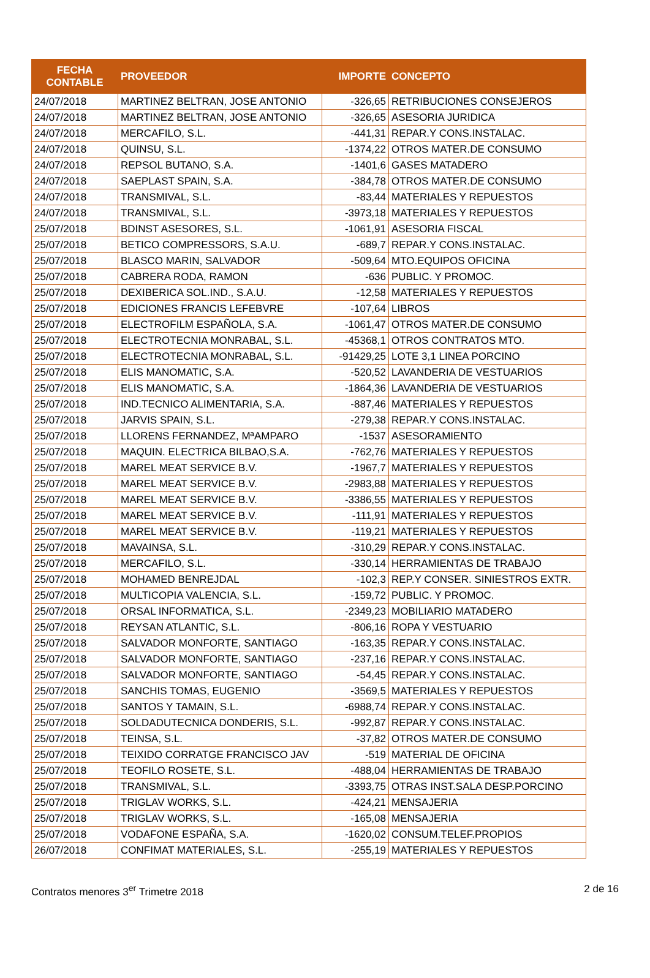| FECHA CONTABLE | PROVEEDOR | IMPORTE | CONCEPTO |
| --- | --- | --- | --- |
| 24/07/2018 | MARTINEZ BELTRAN, JOSE ANTONIO | -326,65 | RETRIBUCIONES CONSEJEROS |
| 24/07/2018 | MARTINEZ BELTRAN, JOSE ANTONIO | -326,65 | ASESORIA JURIDICA |
| 24/07/2018 | MERCAFILO, S.L. | -441,31 | REPAR.Y CONS.INSTALAC. |
| 24/07/2018 | QUINSU, S.L. | -1374,22 | OTROS MATER.DE CONSUMO |
| 24/07/2018 | REPSOL BUTANO, S.A. | -1401,6 | GASES MATADERO |
| 24/07/2018 | SAEPLAST SPAIN, S.A. | -384,78 | OTROS MATER.DE CONSUMO |
| 24/07/2018 | TRANSMIVAL, S.L. | -83,44 | MATERIALES Y REPUESTOS |
| 24/07/2018 | TRANSMIVAL, S.L. | -3973,18 | MATERIALES Y REPUESTOS |
| 25/07/2018 | BDINST ASESORES, S.L. | -1061,91 | ASESORIA FISCAL |
| 25/07/2018 | BETICO COMPRESSORS, S.A.U. | -689,7 | REPAR.Y CONS.INSTALAC. |
| 25/07/2018 | BLASCO MARIN, SALVADOR | -509,64 | MTO.EQUIPOS OFICINA |
| 25/07/2018 | CABRERA RODA, RAMON | -636 | PUBLIC. Y PROMOC. |
| 25/07/2018 | DEXIBERICA SOL.IND., S.A.U. | -12,58 | MATERIALES Y REPUESTOS |
| 25/07/2018 | EDICIONES FRANCIS LEFEBVRE | -107,64 | LIBROS |
| 25/07/2018 | ELECTROFILM ESPAÑOLA, S.A. | -1061,47 | OTROS MATER.DE CONSUMO |
| 25/07/2018 | ELECTROTECNIA MONRABAL, S.L. | -45368,1 | OTROS CONTRATOS MTO. |
| 25/07/2018 | ELECTROTECNIA MONRABAL, S.L. | -91429,25 | LOTE 3,1 LINEA PORCINO |
| 25/07/2018 | ELIS MANOMATIC, S.A. | -520,52 | LAVANDERIA DE VESTUARIOS |
| 25/07/2018 | ELIS MANOMATIC, S.A. | -1864,36 | LAVANDERIA DE VESTUARIOS |
| 25/07/2018 | IND.TECNICO ALIMENTARIA, S.A. | -887,46 | MATERIALES Y REPUESTOS |
| 25/07/2018 | JARVIS SPAIN, S.L. | -279,38 | REPAR.Y CONS.INSTALAC. |
| 25/07/2018 | LLORENS FERNANDEZ, MªAMPARO | -1537 | ASESORAMIENTO |
| 25/07/2018 | MAQUIN. ELECTRICA BILBAO,S.A. | -762,76 | MATERIALES Y REPUESTOS |
| 25/07/2018 | MAREL MEAT SERVICE B.V. | -1967,7 | MATERIALES Y REPUESTOS |
| 25/07/2018 | MAREL MEAT SERVICE B.V. | -2983,88 | MATERIALES Y REPUESTOS |
| 25/07/2018 | MAREL MEAT SERVICE B.V. | -3386,55 | MATERIALES Y REPUESTOS |
| 25/07/2018 | MAREL MEAT SERVICE B.V. | -111,91 | MATERIALES Y REPUESTOS |
| 25/07/2018 | MAREL MEAT SERVICE B.V. | -119,21 | MATERIALES Y REPUESTOS |
| 25/07/2018 | MAVAINSA, S.L. | -310,29 | REPAR.Y CONS.INSTALAC. |
| 25/07/2018 | MERCAFILO, S.L. | -330,14 | HERRAMIENTAS DE TRABAJO |
| 25/07/2018 | MOHAMED BENREJDAL | -102,3 | REP.Y CONSER. SINIESTROS EXTR. |
| 25/07/2018 | MULTICOPIA VALENCIA, S.L. | -159,72 | PUBLIC. Y PROMOC. |
| 25/07/2018 | ORSAL INFORMATICA, S.L. | -2349,23 | MOBILIARIO MATADERO |
| 25/07/2018 | REYSAN ATLANTIC, S.L. | -806,16 | ROPA Y VESTUARIO |
| 25/07/2018 | SALVADOR MONFORTE, SANTIAGO | -163,35 | REPAR.Y CONS.INSTALAC. |
| 25/07/2018 | SALVADOR MONFORTE, SANTIAGO | -237,16 | REPAR.Y CONS.INSTALAC. |
| 25/07/2018 | SALVADOR MONFORTE, SANTIAGO | -54,45 | REPAR.Y CONS.INSTALAC. |
| 25/07/2018 | SANCHIS TOMAS, EUGENIO | -3569,5 | MATERIALES Y REPUESTOS |
| 25/07/2018 | SANTOS Y TAMAIN, S.L. | -6988,74 | REPAR.Y CONS.INSTALAC. |
| 25/07/2018 | SOLDADUTECNICA DONDERIS, S.L. | -992,87 | REPAR.Y CONS.INSTALAC. |
| 25/07/2018 | TEINSA, S.L. | -37,82 | OTROS MATER.DE CONSUMO |
| 25/07/2018 | TEIXIDO CORRATGE FRANCISCO JAV | -519 | MATERIAL DE OFICINA |
| 25/07/2018 | TEOFILO ROSETE, S.L. | -488,04 | HERRAMIENTAS DE TRABAJO |
| 25/07/2018 | TRANSMIVAL, S.L. | -3393,75 | OTRAS INST.SALA DESP.PORCINO |
| 25/07/2018 | TRIGLAV WORKS, S.L. | -424,21 | MENSAJERIA |
| 25/07/2018 | TRIGLAV WORKS, S.L. | -165,08 | MENSAJERIA |
| 25/07/2018 | VODAFONE ESPAÑA, S.A. | -1620,02 | CONSUM.TELEF.PROPIOS |
| 26/07/2018 | CONFIMAT MATERIALES, S.L. | -255,19 | MATERIALES Y REPUESTOS |
Contratos menores 3<sup>er</sup> Trimetre 2018 2 de 16